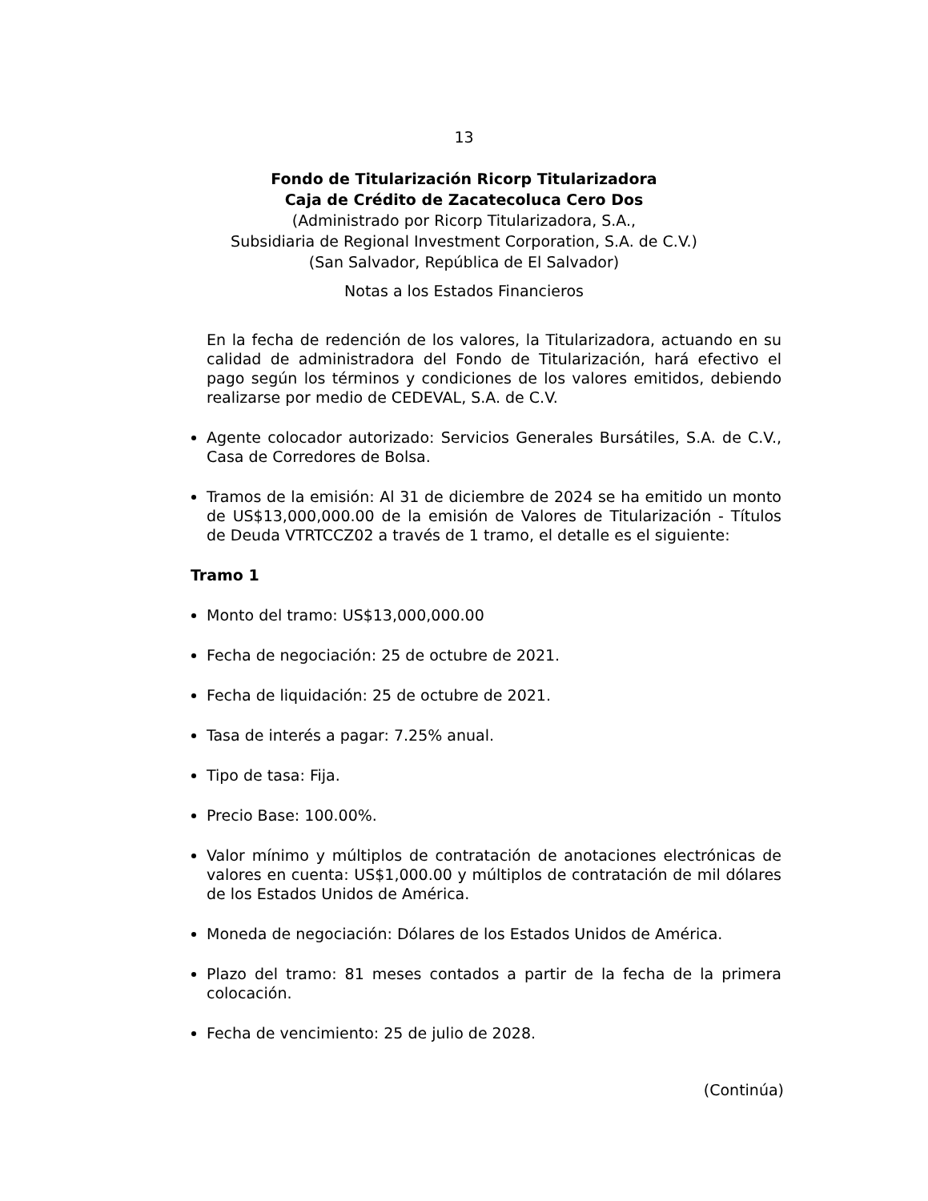13
Fondo de Titularización Ricorp Titularizadora
Caja de Crédito de Zacatecoluca Cero Dos
(Administrado por Ricorp Titularizadora, S.A.,
Subsidiaria de Regional Investment Corporation, S.A. de C.V.)
(San Salvador, República de El Salvador)
Notas a los Estados Financieros
En la fecha de redención de los valores, la Titularizadora, actuando en su calidad de administradora del Fondo de Titularización, hará efectivo el pago según los términos y condiciones de los valores emitidos, debiendo realizarse por medio de CEDEVAL, S.A. de C.V.
Agente colocador autorizado: Servicios Generales Bursátiles, S.A. de C.V., Casa de Corredores de Bolsa.
Tramos de la emisión: Al 31 de diciembre de 2024 se ha emitido un monto de US$13,000,000.00 de la emisión de Valores de Titularización - Títulos de Deuda VTRTCCZ02 a través de 1 tramo, el detalle es el siguiente:
Tramo 1
Monto del tramo: US$13,000,000.00
Fecha de negociación: 25 de octubre de 2021.
Fecha de liquidación: 25 de octubre de 2021.
Tasa de interés a pagar: 7.25% anual.
Tipo de tasa: Fija.
Precio Base: 100.00%.
Valor mínimo y múltiplos de contratación de anotaciones electrónicas de valores en cuenta: US$1,000.00 y múltiplos de contratación de mil dólares de los Estados Unidos de América.
Moneda de negociación: Dólares de los Estados Unidos de América.
Plazo del tramo: 81 meses contados a partir de la fecha de la primera colocación.
Fecha de vencimiento: 25 de julio de 2028.
(Continúa)